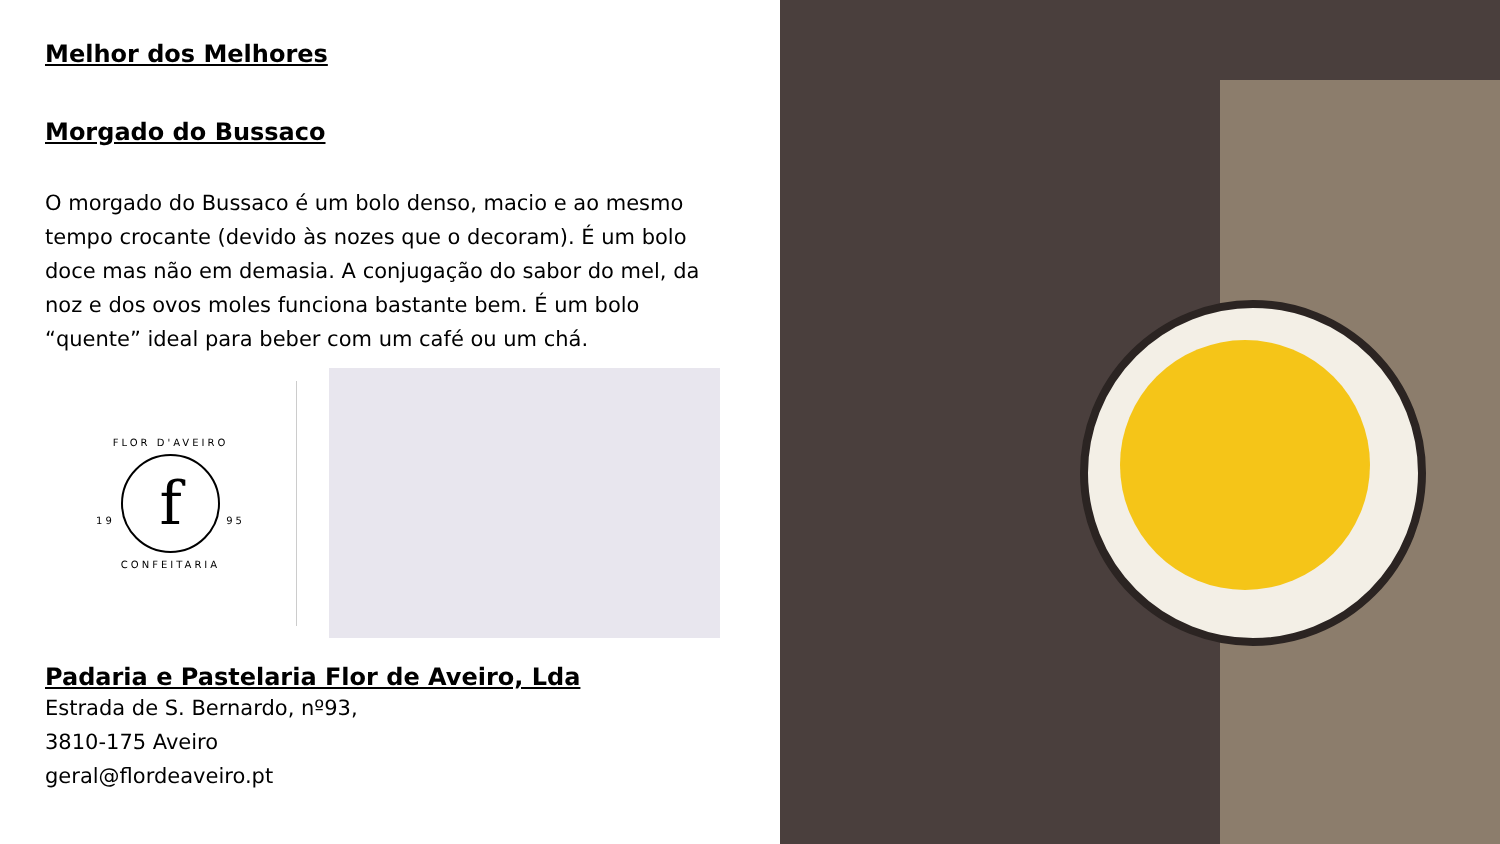Melhor dos Melhores
Morgado do Bussaco
O morgado do Bussaco é um bolo denso, macio e ao mesmo tempo crocante (devido às nozes que o decoram). É um bolo doce mas não em demasia. A conjugação do sabor do mel, da noz e dos ovos moles funciona bastante bem. É um bolo “quente” ideal para beber com um café ou um chá.
FLOR D'AVEIRO
19 f 95
CONFEITARIA
Padaria e Pastelaria Flor de Aveiro, Lda
Estrada de S. Bernardo, nº93,
3810-175 Aveiro
geral@flordeaveiro.pt